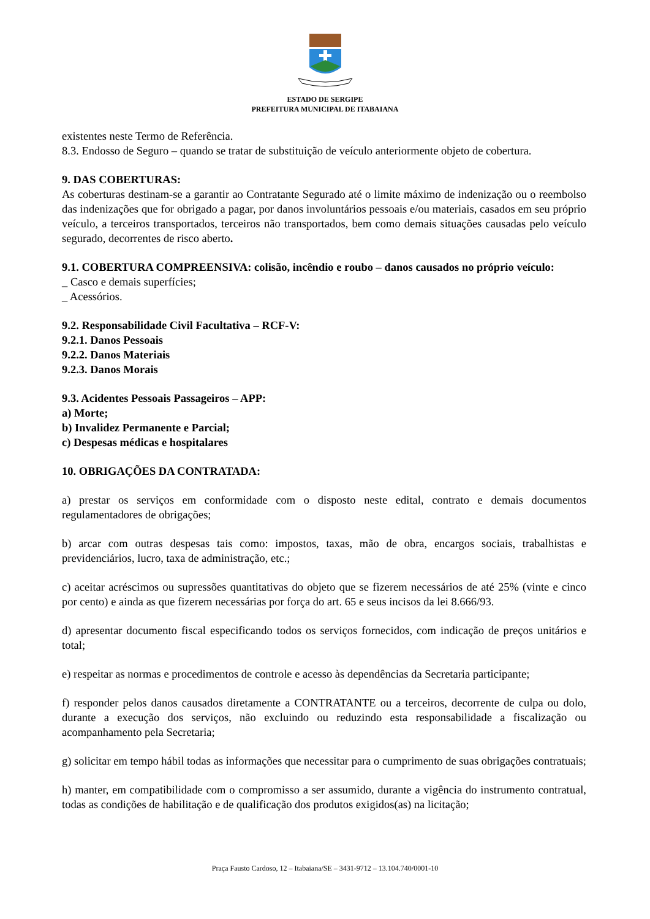ESTADO DE SERGIPE
PREFEITURA MUNICIPAL DE ITABAIANA
existentes neste Termo de Referência.
8.3. Endosso de Seguro – quando se tratar de substituição de veículo anteriormente objeto de cobertura.
9. DAS COBERTURAS:
As coberturas destinam-se a garantir ao Contratante Segurado até o limite máximo de indenização ou o reembolso das indenizações que for obrigado a pagar, por danos involuntários pessoais e/ou materiais, casados em seu próprio veículo, a terceiros transportados, terceiros não transportados, bem como demais situações causadas pelo veículo segurado, decorrentes de risco aberto.
9.1. COBERTURA COMPREENSIVA: colisão, incêndio e roubo – danos causados no próprio veículo:
_ Casco e demais superfícies;
_ Acessórios.
9.2. Responsabilidade Civil Facultativa – RCF-V:
9.2.1. Danos Pessoais
9.2.2. Danos Materiais
9.2.3. Danos Morais
9.3. Acidentes Pessoais Passageiros – APP:
a) Morte;
b) Invalidez Permanente e Parcial;
c) Despesas médicas e hospitalares
10. OBRIGAÇÕES DA CONTRATADA:
a) prestar os serviços em conformidade com o disposto neste edital, contrato e demais documentos regulamentadores de obrigações;
b) arcar com outras despesas tais como: impostos, taxas, mão de obra, encargos sociais, trabalhistas e previdenciários, lucro, taxa de administração, etc.;
c) aceitar acréscimos ou supressões quantitativas do objeto que se fizerem necessários de até 25% (vinte e cinco por cento) e ainda as que fizerem necessárias por força do art. 65 e seus incisos da lei 8.666/93.
d) apresentar documento fiscal especificando todos os serviços fornecidos, com indicação de preços unitários e total;
e) respeitar as normas e procedimentos de controle e acesso às dependências da Secretaria participante;
f) responder pelos danos causados diretamente a CONTRATANTE ou a terceiros, decorrente de culpa ou dolo, durante a execução dos serviços, não excluindo ou reduzindo esta responsabilidade a fiscalização ou acompanhamento pela Secretaria;
g) solicitar em tempo hábil todas as informações que necessitar para o cumprimento de suas obrigações contratuais;
h) manter, em compatibilidade com o compromisso a ser assumido, durante a vigência do instrumento contratual, todas as condições de habilitação e de qualificação dos produtos exigidos(as) na licitação;
Praça Fausto Cardoso, 12 – Itabaiana/SE – 3431-9712 – 13.104.740/0001-10